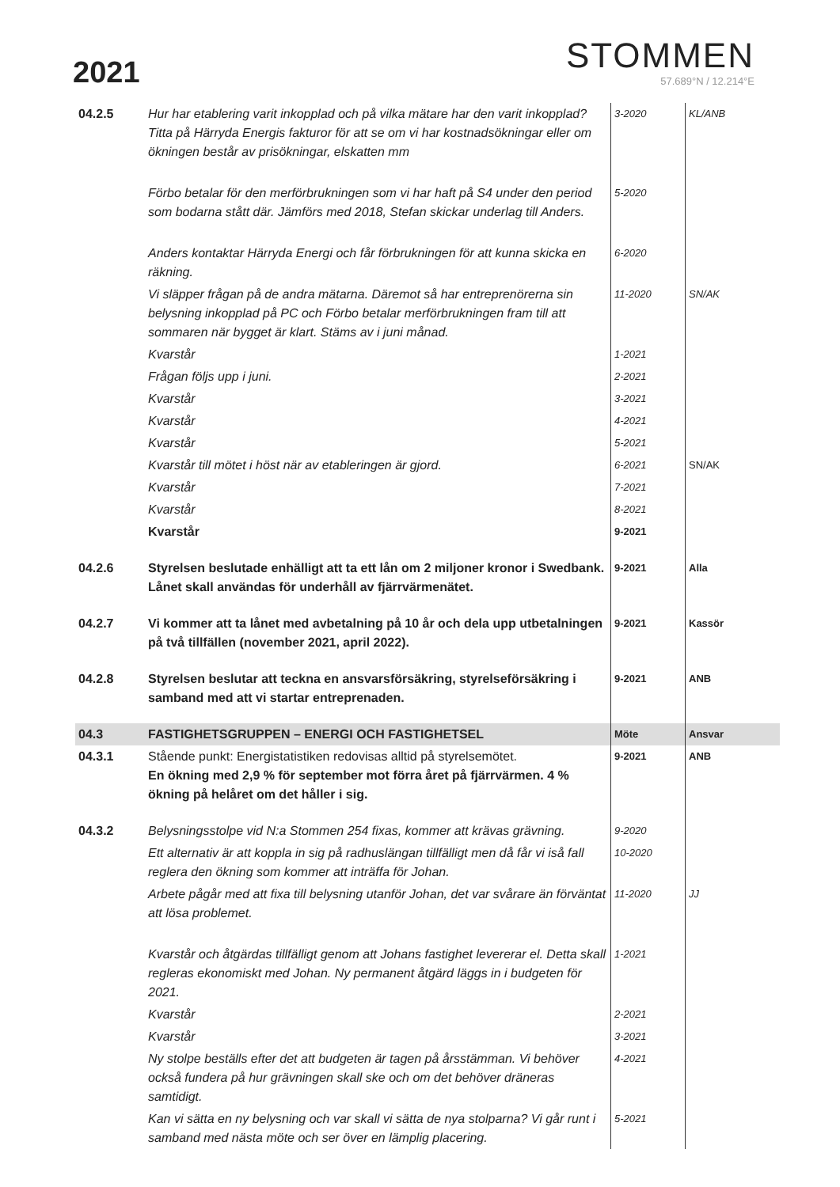2021
STOMMEN
57.689°N / 12.214°E
| 04.2.5 | Hur har etablering varit inkopplad och på vilka mätare har den varit inkopplad? Titta på Härryda Energis fakturor för att se om vi har kostnadsökningar eller om ökningen består av prisökningar, elskatten mm | 3-2020 | KL/ANB |
| | Förbo betalar för den merförbrukningen som vi har haft på S4 under den period som bodarna stått där. Jämförs med 2018, Stefan skickar underlag till Anders. | 5-2020 | |
| | Anders kontaktar Härryda Energi och får förbrukningen för att kunna skicka en räkning. | 6-2020 | |
| | Vi släpper frågan på de andra mätarna. Däremot så har entreprenörerna sin belysning inkopplad på PC och Förbo betalar merförbrukningen fram till att sommaren när bygget är klart. Stäms av i juni månad. | 11-2020 | SN/AK |
| | Kvarstår | 1-2021 | |
| | Frågan följs upp i juni. | 2-2021 | |
| | Kvarstår | 3-2021 | |
| | Kvarstår | 4-2021 | |
| | Kvarstår | 5-2021 | |
| | Kvarstår till mötet i höst när av etableringen är gjord. | 6-2021 | SN/AK |
| | Kvarstår | 7-2021 | |
| | Kvarstår | 8-2021 | |
| | Kvarstår | 9-2021 | |
| 04.2.6 | Styrelsen beslutade enhälligt att ta ett lån om 2 miljoner kronor i Swedbank. Lånet skall användas för underhåll av fjärrvärmenätet. | 9-2021 | Alla |
| 04.2.7 | Vi kommer att ta lånet med avbetalning på 10 år och dela upp utbetalningen på två tillfällen (november 2021, april 2022). | 9-2021 | Kassör |
| 04.2.8 | Styrelsen beslutar att teckna en ansvarsförsäkring, styrelseförsäkring i samband med att vi startar entreprenaden. | 9-2021 | ANB |
| 04.3 | FASTIGHETSGRUPPEN – ENERGI OCH FASTIGHETSEL | Möte | Ansvar |
| 04.3.1 | Stående punkt: Energistatistiken redovisas alltid på styrelsemötet. En ökning med 2,9 % för september mot förra året på fjärrvärmen. 4 % ökning på helåret om det håller i sig. | 9-2021 | ANB |
| 04.3.2 | Belysningsstolpe vid N:a Stommen 254 fixas, kommer att krävas grävning. | 9-2020 | |
| | Ett alternativ är att koppla in sig på radhuslängan tillfälligt men då får vi iså fall reglera den ökning som kommer att inträffa för Johan. | 10-2020 | |
| | Arbete pågår med att fixa till belysning utanför Johan, det var svårare än förväntat att lösa problemet. | 11-2020 | JJ |
| | Kvarstår och åtgärdas tillfälligt genom att Johans fastighet levererar el. Detta skall regleras ekonomiskt med Johan. Ny permanent åtgärd läggs in i budgeten för 2021. | 1-2021 | |
| | Kvarstår | 2-2021 | |
| | Kvarstår | 3-2021 | |
| | Ny stolpe beställs efter det att budgeten är tagen på årsstämman. Vi behöver också fundera på hur grävningen skall ske och om det behöver dräneras samtidigt. | 4-2021 | |
| | Kan vi sätta en ny belysning och var skall vi sätta de nya stolparna? Vi går runt i samband med nästa möte och ser över en lämplig placering. | 5-2021 | |